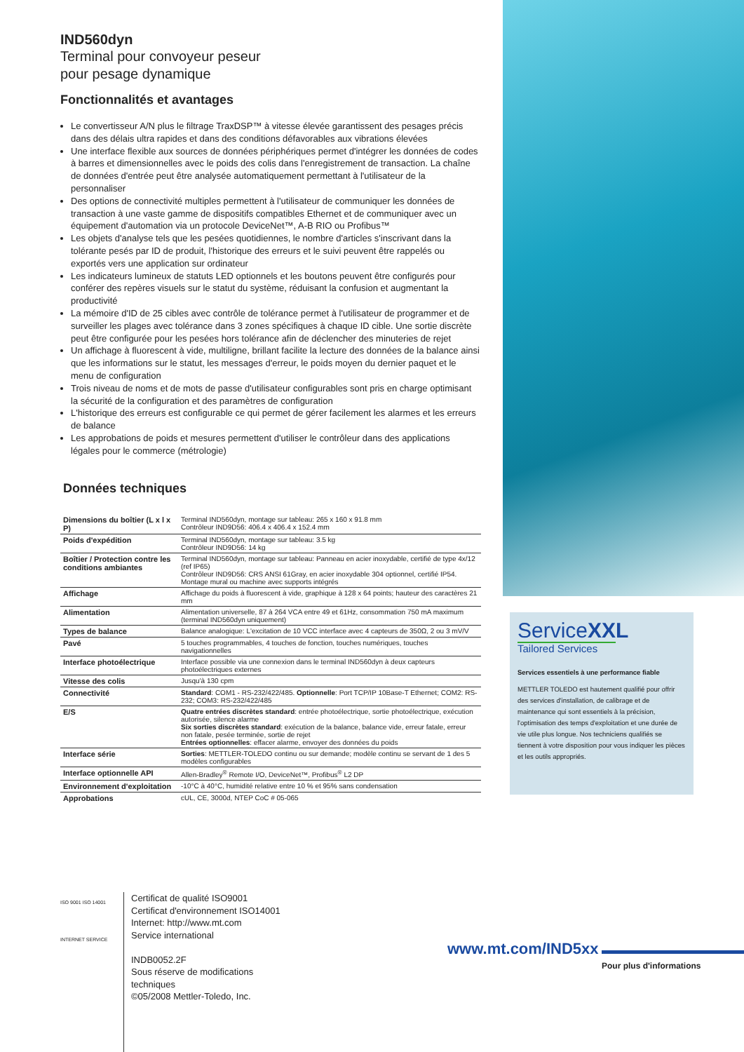IND560dyn
Terminal pour convoyeur peseur
pour pesage dynamique
Fonctionnalités et avantages
Le convertisseur A/N plus le filtrage TraxDSP™ à vitesse élevée garantissent des pesages précis dans des délais ultra rapides et dans des conditions défavorables aux vibrations élevées
Une interface flexible aux sources de données périphériques permet d'intégrer les données de codes à barres et dimensionnelles avec le poids des colis dans l'enregistrement de transaction. La chaîne de données d'entrée peut être analysée automatiquement permettant à l'utilisateur de la personnaliser
Des options de connectivité multiples permettent à l'utilisateur de communiquer les données de transaction à une vaste gamme de dispositifs compatibles Ethernet et de communiquer avec un équipement d'automation via un protocole DeviceNet™, A-B RIO ou Profibus™
Les objets d'analyse tels que les pesées quotidiennes, le nombre d'articles s'inscrivant dans la tolérante pesés par ID de produit, l'historique des erreurs et le suivi peuvent être rappelés ou exportés vers une application sur ordinateur
Les indicateurs lumineux de statuts LED optionnels et les boutons peuvent être configurés pour conférer des repères visuels sur le statut du système, réduisant la confusion et augmentant la productivité
La mémoire d'ID de 25 cibles avec contrôle de tolérance permet à l'utilisateur de programmer et de surveiller les plages avec tolérance dans 3 zones spécifiques à chaque ID cible. Une sortie discrète peut être configurée pour les pesées hors tolérance afin de déclencher des minuteries de rejet
Un affichage à fluorescent à vide, multiligne, brillant facilite la lecture des données de la balance ainsi que les informations sur le statut, les messages d'erreur, le poids moyen du dernier paquet et le menu de configuration
Trois niveau de noms et de mots de passe d'utilisateur configurables sont pris en charge optimisant la sécurité de la configuration et des paramètres de configuration
L'historique des erreurs est configurable ce qui permet de gérer facilement les alarmes et les erreurs de balance
Les approbations de poids et mesures permettent d'utiliser le contrôleur dans des applications légales pour le commerce (métrologie)
Données techniques
| Dimensions du boîtier (L x l x P) | Terminal IND560dyn, montage sur tableau: 265 x 160 x 91.8 mm Contrôleur IND9D56: 406.4 x 406.4 x 152.4 mm |
| Poids d'expédition | Terminal IND560dyn, montage sur tableau: 3.5 kg Contrôleur IND9D56: 14 kg |
| Boîtier / Protection contre les conditions ambiantes | Terminal IND560dyn, montage sur tableau: Panneau en acier inoxydable, certifié de type 4x/12 (ref IP65) Contrôleur IND9D56: CRS ANSI 61Gray, en acier inoxydable 304 optionnel, certifié IP54. Montage mural ou machine avec supports intégrés |
| Affichage | Affichage du poids à fluorescent à vide, graphique à 128 x 64 points; hauteur des caractères 21 mm |
| Alimentation | Alimentation universelle, 87 à 264 VCA entre 49 et 61Hz, consommation 750 mA maximum (terminal IND560dyn uniquement) |
| Types de balance | Balance analogique: L'excitation de 10 VCC interface avec 4 capteurs de 350Ω, 2 ou 3 mV/V |
| Pavé | 5 touches programmables, 4 touches de fonction, touches numériques, touches navigationnelles |
| Interface photoélectrique | Interface possible via une connexion dans le terminal IND560dyn à deux capteurs photoélectriques externes |
| Vitesse des colis | Jusqu'à 130 cpm |
| Connectivité | Standard : COM1 - RS-232/422/485. Optionnelle : Port TCP/IP 10Base-T Ethernet; COM2: RS-232; COM3: RS-232/422/485 |
| E/S | Quatre entrées discrètes standard : entrée photoélectrique, sortie photoélectrique, exécution autorisée, silence alarme Six sorties discrètes standard : exécution de la balance, balance vide, erreur fatale, erreur non fatale, pesée terminée, sortie de rejet Entrées optionnelles : effacer alarme, envoyer des données du poids |
| Interface série | Sorties : METTLER-TOLEDO continu ou sur demande; modèle continu se servant de 1 des 5 modèles configurables |
| Interface optionnelle API | Allen-Bradley<sup>®</sup> Remote I/O, DeviceNet™, Profibus<sup>®</sup> L2 DP |
| Environnement d'exploitation | -10°C à 40°C, humidité relative entre 10 % et 95% sans condensation |
| Approbations | cUL, CE, 3000d, NTEP CoC # 05-065 |
ServiceXXL
Tailored Services
Services essentiels à une performance fiable
METTLER TOLEDO est hautement qualifié pour offrir des services d'installation, de calibrage et de maintenance qui sont essentiels à la précision, l'optimisation des temps d'exploitation et une durée de vie utile plus longue. Nos techniciens qualifiés se tiennent à votre disposition pour vous indiquer les pièces et les outils appropriés.
ISO 9001 ISO 14001
INTERNET SERVICE
Certificat de qualité ISO9001
Certificat d'environnement ISO14001
Internet: http://www.mt.com
Service international
INDB0052.2F
Sous réserve de modifications
techniques
©05/2008 Mettler-Toledo, Inc.
www.mt.com/IND5xx
Pour plus d'informations